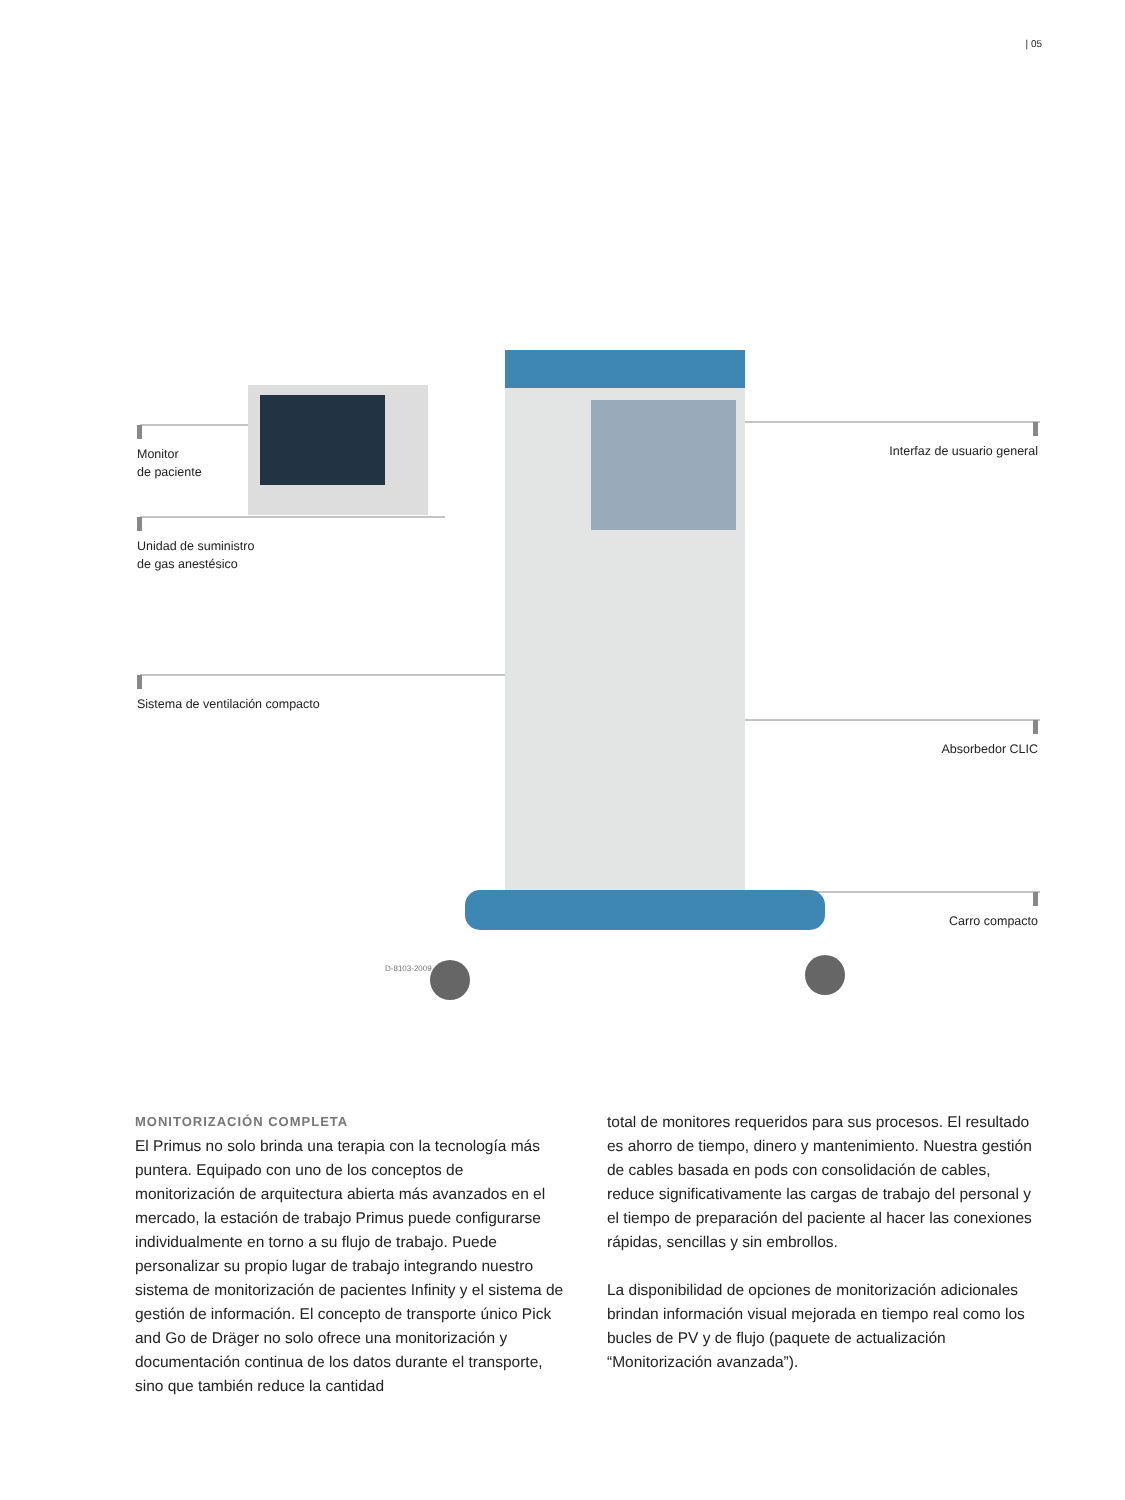| 05
Monitor
de paciente
Unidad de suministro
de gas anestésico
Sistema de ventilación compacto
Interfaz de usuario general
Absorbedor CLIC
Carro compacto
D-8103-2009
MONITORIZACIÓN COMPLETA
El Primus no solo brinda una terapia con la tecnología más puntera. Equipado con uno de los conceptos de monitorización de arquitectura abierta más avanzados en el mercado, la estación de trabajo Primus puede configurarse individualmente en torno a su flujo de trabajo. Puede personalizar su propio lugar de trabajo integrando nuestro sistema de monitorización de pacientes Infinity y el sistema de gestión de información. El concepto de transporte único Pick and Go de Dräger no solo ofrece una monitorización y documentación continua de los datos durante el transporte, sino que también reduce la cantidad
total de monitores requeridos para sus procesos. El resultado es ahorro de tiempo, dinero y mantenimiento. Nuestra gestión de cables basada en pods con consolidación de cables, reduce significativamente las cargas de trabajo del personal y el tiempo de preparación del paciente al hacer las conexiones rápidas, sencillas y sin embrollos.
La disponibilidad de opciones de monitorización adicionales brindan información visual mejorada en tiempo real como los bucles de PV y de flujo (paquete de actualización “Monitorización avanzada”).